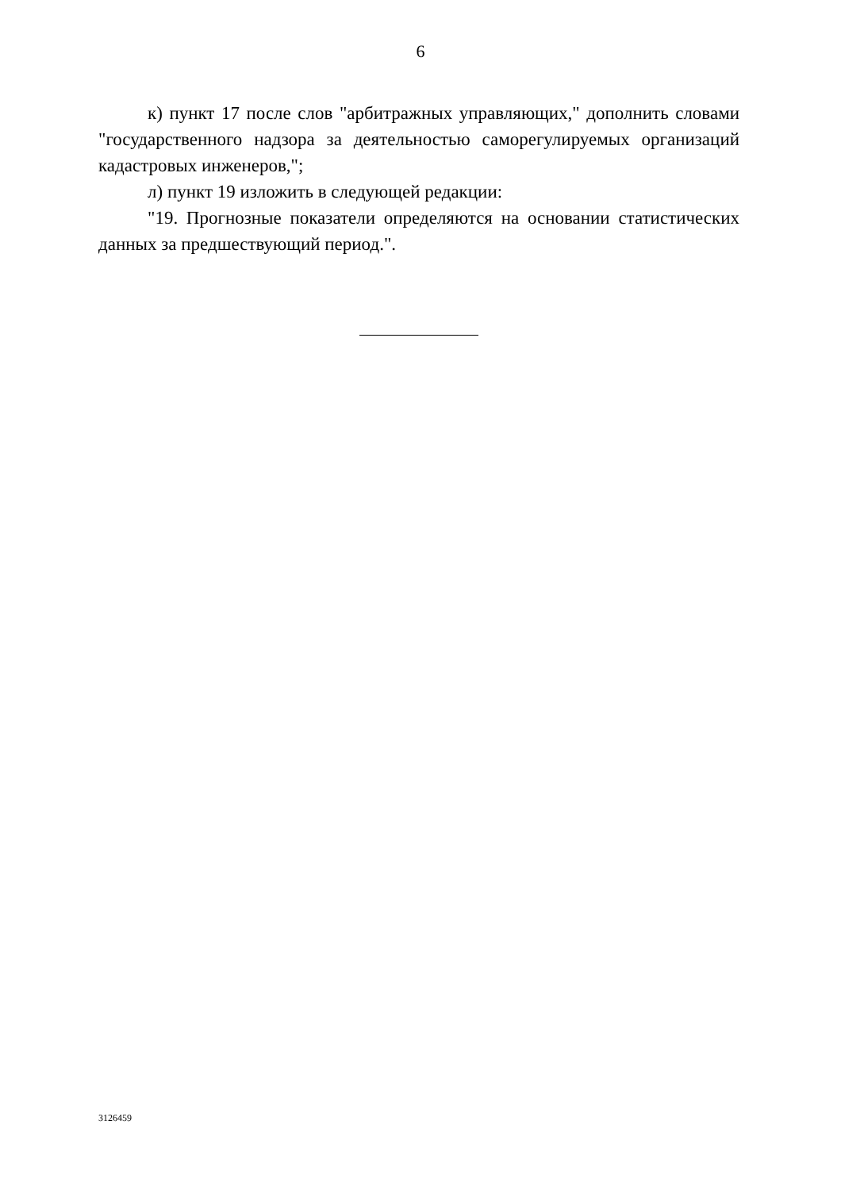6
к) пункт 17 после слов "арбитражных управляющих," дополнить словами "государственного надзора за деятельностью саморегулируемых организаций кадастровых инженеров,";
л) пункт 19 изложить в следующей редакции:
"19. Прогнозные показатели определяются на основании статистических данных за предшествующий период.".
3126459